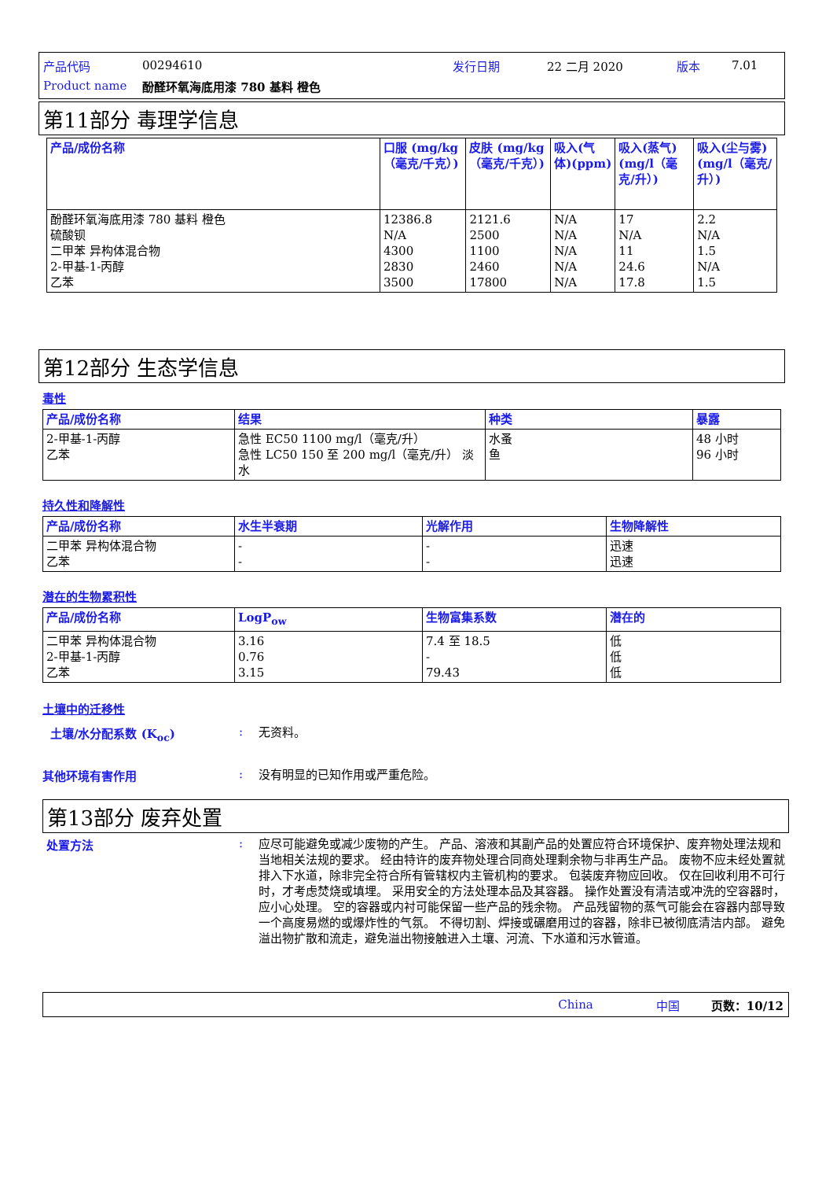产品代码 00294610 发行日期 22 二月 2020 版本 7.01
Product name 酚醛环氧海底用漆 780 基料 橙色
第11部分 毒理学信息
| 产品/成份名称 | 口服 (mg/kg（毫克/千克）) | 皮肤 (mg/kg（毫克/千克）) | 吸入(气体)(ppm) | 吸入(蒸气)(mg/l（毫克/升）) | 吸入(尘与雾) (mg/l（毫克/升）) |
| --- | --- | --- | --- | --- | --- |
| 酚醛环氧海底用漆 780 基料 橙色 硫酸钡 二甲苯 异构体混合物 2-甲基-1-丙醇 乙苯 | 12386.8 N/A 4300 2830 3500 | 2121.6 2500 1100 2460 17800 | N/A N/A N/A N/A N/A | 17 N/A 11 24.6 17.8 | 2.2 N/A 1.5 N/A 1.5 |
第12部分 生态学信息
毒性
| 产品/成份名称 | 结果 | 种类 | 暴露 |
| --- | --- | --- | --- |
| 2-甲基-1-丙醇 乙苯 | 急性 EC50 1100 mg/l（毫克/升） 急性 LC50 150 至 200 mg/l（毫克/升） 淡水 | 水蚤 鱼 | 48 小时 96 小时 |
持久性和降解性
| 产品/成份名称 | 水生半衰期 | 光解作用 | 生物降解性 |
| --- | --- | --- | --- |
| 二甲苯 异构体混合物 乙苯 | - - | - - | 迅速 迅速 |
潜在的生物累积性
| 产品/成份名称 | LogP<sub>ow</sub> | 生物富集系数 | 潜在的 |
| --- | --- | --- | --- |
| 二甲苯 异构体混合物 2-甲基-1-丙醇 乙苯 | 3.16 0.76 3.15 | 7.4 至 18.5 - 79.43 | 低 低 低 |
土壤中的迁移性
土壤/水分配系数 (K<sub>oc</sub>): 无资料。
其他环境有害作用: 没有明显的已知作用或严重危险。
第13部分 废弃处置
处置方法: 应尽可能避免或减少废物的产生。 产品、溶液和其副产品的处置应符合环境保护、废弃物处理法规和当地相关法规的要求。 经由特许的废弃物处理合同商处理剩余物与非再生产品。 废物不应未经处置就排入下水道，除非完全符合所有管辖权内主管机构的要求。 包装废弃物应回收。 仅在回收利用不可行时，才考虑焚烧或填埋。 采用安全的方法处理本品及其容器。 操作处置没有清洁或冲洗的空容器时，应小心处理。 空的容器或内衬可能保留一些产品的残余物。 产品残留物的蒸气可能会在容器内部导致一个高度易燃的或爆炸性的气氛。 不得切割、焊接或碾磨用过的容器，除非已被彻底清洁内部。 避免溢出物扩散和流走，避免溢出物接触进入土壤、河流、下水道和污水管道。
China 中国 页数：10/12